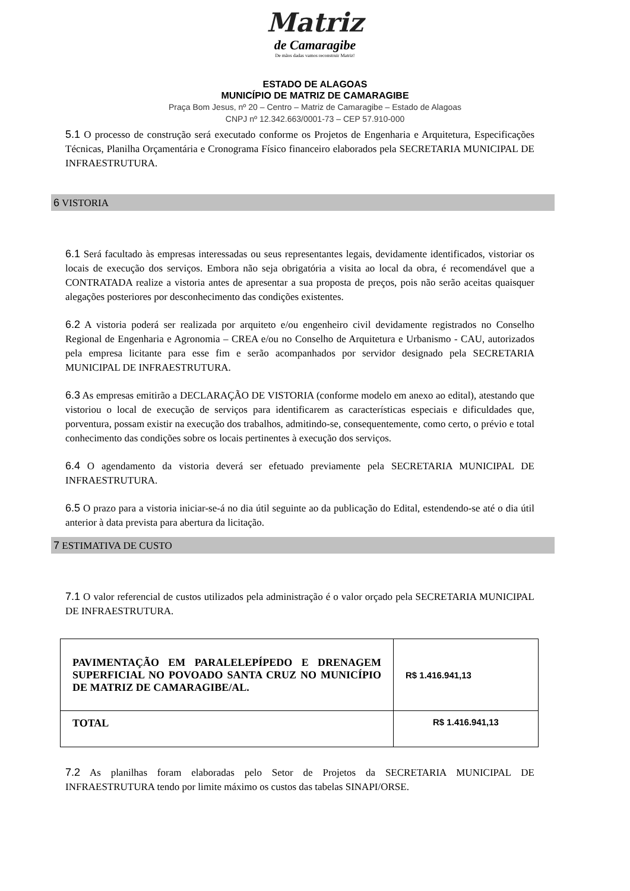Matriz
de Camaragibe
De mãos dadas vamos reconstruir Matriz!
ESTADO DE ALAGOAS
MUNICÍPIO DE MATRIZ DE CAMARAGIBE
Praça Bom Jesus, nº 20 – Centro – Matriz de Camaragibe – Estado de Alagoas
CNPJ nº 12.342.663/0001-73 – CEP 57.910-000
5.1 O processo de construção será executado conforme os Projetos de Engenharia e Arquitetura, Especificações Técnicas, Planilha Orçamentária e Cronograma Físico financeiro elaborados pela SECRETARIA MUNICIPAL DE INFRAESTRUTURA.
6 VISTORIA
6.1 Será facultado às empresas interessadas ou seus representantes legais, devidamente identificados, vistoriar os locais de execução dos serviços. Embora não seja obrigatória a visita ao local da obra, é recomendável que a CONTRATADA realize a vistoria antes de apresentar a sua proposta de preços, pois não serão aceitas quaisquer alegações posteriores por desconhecimento das condições existentes.
6.2 A vistoria poderá ser realizada por arquiteto e/ou engenheiro civil devidamente registrados no Conselho Regional de Engenharia e Agronomia – CREA e/ou no Conselho de Arquitetura e Urbanismo - CAU, autorizados pela empresa licitante para esse fim e serão acompanhados por servidor designado pela SECRETARIA MUNICIPAL DE INFRAESTRUTURA.
6.3 As empresas emitirão a DECLARAÇÃO DE VISTORIA (conforme modelo em anexo ao edital), atestando que vistoriou o local de execução de serviços para identificarem as características especiais e dificuldades que, porventura, possam existir na execução dos trabalhos, admitindo-se, consequentemente, como certo, o prévio e total conhecimento das condições sobre os locais pertinentes à execução dos serviços.
6.4 O agendamento da vistoria deverá ser efetuado previamente pela SECRETARIA MUNICIPAL DE INFRAESTRUTURA.
6.5 O prazo para a vistoria iniciar-se-á no dia útil seguinte ao da publicação do Edital, estendendo-se até o dia útil anterior à data prevista para abertura da licitação.
7 ESTIMATIVA DE CUSTO
7.1 O valor referencial de custos utilizados pela administração é o valor orçado pela SECRETARIA MUNICIPAL DE INFRAESTRUTURA.
| PAVIMENTAÇÃO EM PARALELEPÍPEDO E DRENAGEM SUPERFICIAL NO POVOADO SANTA CRUZ NO MUNICÍPIO DE MATRIZ DE CAMARAGIBE/AL. | R$ 1.416.941,13 |
| TOTAL | R$ 1.416.941,13 |
7.2 As planilhas foram elaboradas pelo Setor de Projetos da SECRETARIA MUNICIPAL DE INFRAESTRUTURA tendo por limite máximo os custos das tabelas SINAPI/ORSE.